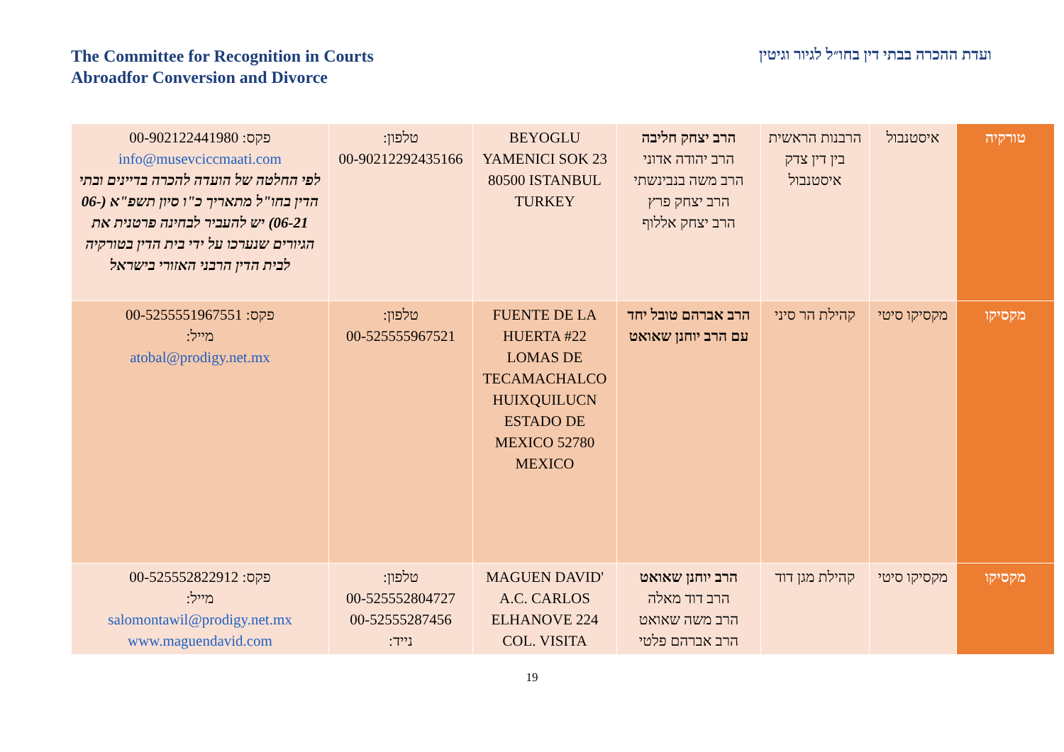The Committee for Recognition in Courts
Abroadfor Conversion and Divorce
ועדת ההכרה בבתי דין בחו״ל לגיור וגיטין
| טורקיה | איסטנבול | הרבנות הראשית בין דין צדק איסטנבול | הרב יצחק חליבה הרב יהודה אדוני הרב משה בנבינשתי הרב יצחק פרץ הרב יצחק אללוף | BEYOGLU YAMENICI SOK 23 80500 ISTANBUL TURKEY | טלפון: 00-90212292435166 | פקס: 00-902122441980 info@musevciccmaati.com לפי החלטה של הועדה להכרה בדיינים ובתי הדין בחו"ל מתאריך כ"ו סיון תשפ"א (06-06-21) יש להעביר לבחינה פרטנית את הגיורים שנערכו על ידי בית הדין בטורקיה לבית הדין הרבני האזורי בישראל |
| מקסיקו | מקסיקו סיטי | קהילת הר סיני | הרב אברהם טובל יחד עם הרב יוחנן שאואט | FUENTE DE LA HUERTA #22 LOMAS DE TECAMACHALCO HUIXQUILUCN ESTADO DE MEXICO 52780 MEXICO | טלפון: 00-525555967521 | פקס: 00-5255551967551 מייל: atobal@prodigy.net.mx |
| מקסיקו | מקסיקו סיטי | קהילת מגן דוד | הרב יוחנן שאואט הרב דוד מאלה הרב משה שאואט הרב אברהם פלטי | MAGUEN DAVID' A.C. CARLOS ELHANOVE 224 COL. VISITA | טלפון: 00-525552804727 00-52555287456 נייד: | פקס: 00-525552822912 מייל: salomontawil@prodigy.net.mx www.maguendavid.com |
19